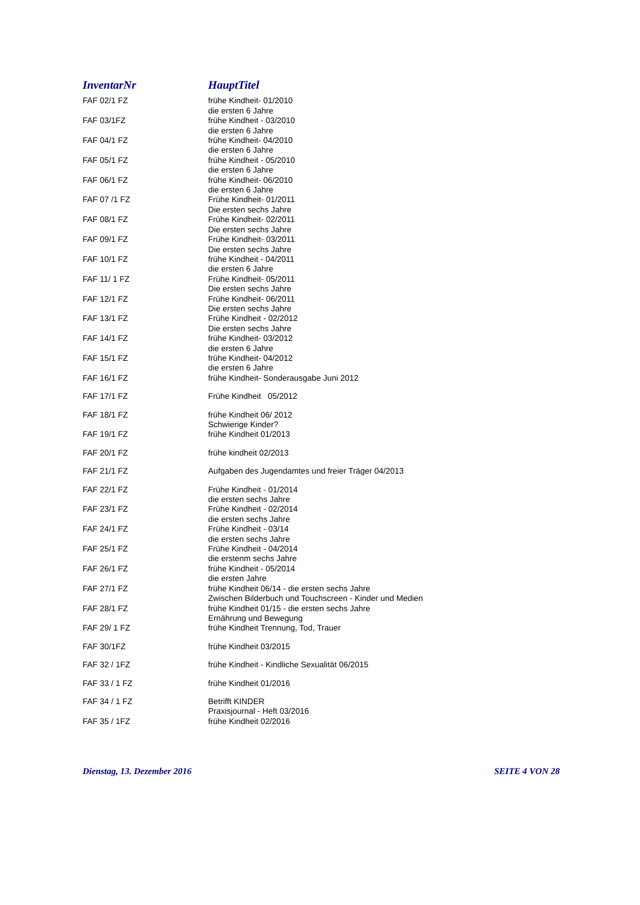| InventarNr | HauptTitel |
| --- | --- |
| FAF 02/1 FZ | frühe Kindheit- 01/2010 die ersten 6 Jahre |
| FAF 03/1FZ | frühe Kindheit - 03/2010 die ersten 6 Jahre |
| FAF 04/1 FZ | frühe Kindheit- 04/2010 die ersten 6 Jahre |
| FAF 05/1 FZ | frühe Kindheit - 05/2010 die ersten 6 Jahre |
| FAF 06/1 FZ | frühe Kindheit- 06/2010 die ersten 6 Jahre |
| FAF 07 /1 FZ | Frühe Kindheit- 01/2011 Die ersten sechs Jahre |
| FAF 08/1 FZ | Frühe Kindheit- 02/2011 Die ersten sechs Jahre |
| FAF 09/1 FZ | Frühe Kindheit- 03/2011 Die ersten sechs Jahre |
| FAF 10/1 FZ | frühe Kindheit - 04/2011 die ersten 6 Jahre |
| FAF 11/ 1 FZ | Frühe Kindheit- 05/2011 Die ersten sechs Jahre |
| FAF 12/1 FZ | Frühe Kindheit- 06/2011 Die ersten sechs Jahre |
| FAF 13/1 FZ | Frühe Kindheit - 02/2012 Die ersten sechs Jahre |
| FAF 14/1 FZ | frühe Kindheit- 03/2012 die ersten 6 Jahre |
| FAF 15/1 FZ | frühe Kindheit- 04/2012 die ersten 6 Jahre |
| FAF 16/1 FZ | frühe Kindheit- Sonderausgabe Juni 2012 |
| FAF 17/1 FZ | Frühe Kindheit 05/2012 |
| FAF 18/1 FZ | frühe Kindheit 06/ 2012 Schwierige Kinder? |
| FAF 19/1 FZ | frühe Kindheit 01/2013 |
| FAF 20/1 FZ | frühe kindheit 02/2013 |
| FAF 21/1 FZ | Aufgaben des Jugendamtes und freier Träger 04/2013 |
| FAF 22/1 FZ | Frühe Kindheit - 01/2014 die ersten sechs Jahre |
| FAF 23/1 FZ | Frühe Kindheit - 02/2014 die ersten sechs Jahre |
| FAF 24/1 FZ | Frühe Kindheit - 03/14 die ersten sechs Jahre |
| FAF 25/1 FZ | Frühe Kindheit - 04/2014 die erstenm sechs Jahre |
| FAF 26/1 FZ | frühe Kindheit - 05/2014 die ersten Jahre |
| FAF 27/1 FZ | frühe Kindheit 06/14 - die ersten sechs Jahre Zwischen Bilderbuch und Touchscreen - Kinder und Medien |
| FAF 28/1 FZ | frühe Kindheit 01/15 - die ersten sechs Jahre Ernährung und Bewegung |
| FAF 29/ 1 FZ | frühe Kindheit Trennung, Tod, Trauer |
| FAF 30/1FZ | frühe Kindheit 03/2015 |
| FAF 32 / 1FZ | frühe Kindheit - Kindliche Sexualität 06/2015 |
| FAF 33 / 1 FZ | frühe Kindheit 01/2016 |
| FAF 34 / 1 FZ | Betrifft KINDER Praxisjournal - Heft 03/2016 |
| FAF 35 / 1FZ | frühe Kindheit 02/2016 |
Dienstag, 13. Dezember 2016 SEITE 4 VON 28